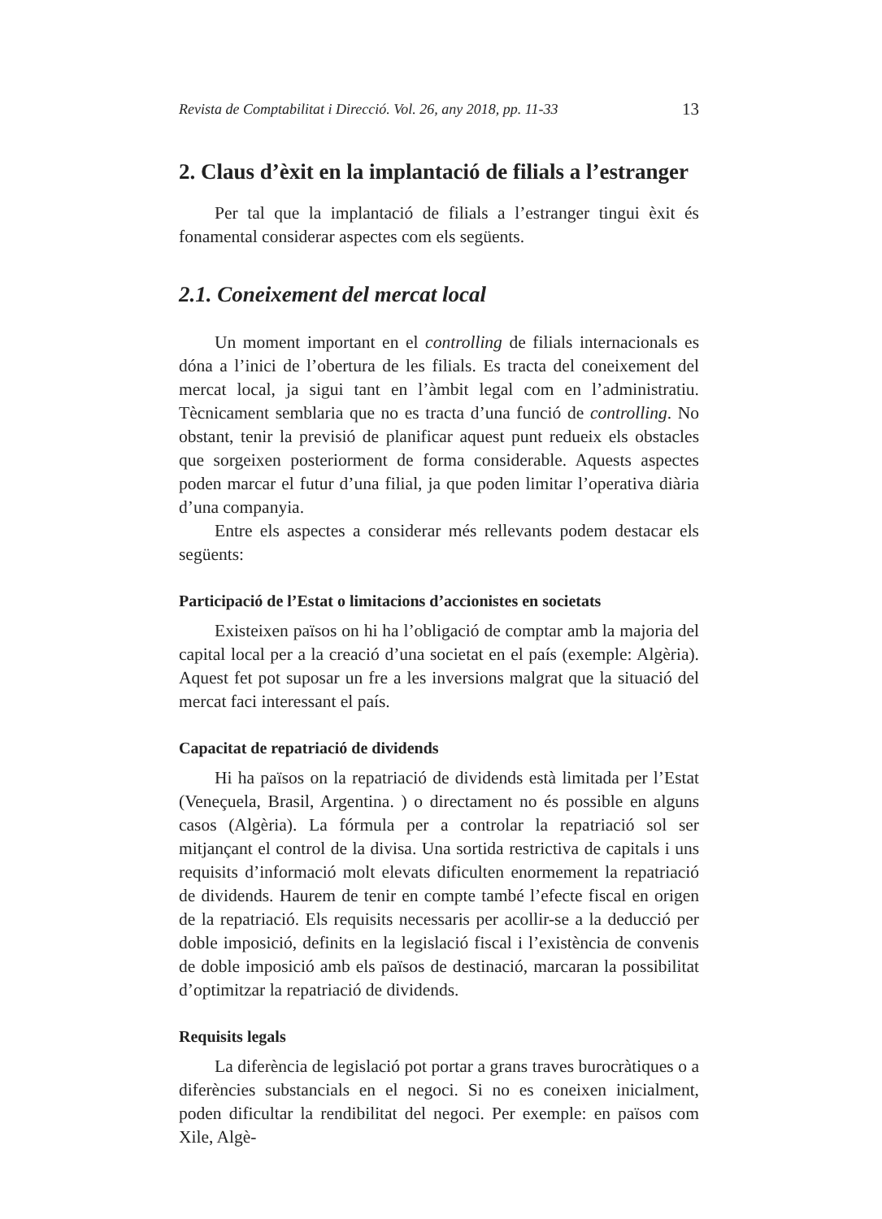Revista de Comptabilitat i Direcció. Vol. 26, any 2018, pp. 11-33 13
2. Claus d’èxit en la implantació de filials a l’estranger
Per tal que la implantació de filials a l’estranger tingui èxit és fonamental considerar aspectes com els següents.
2.1. Coneixement del mercat local
Un moment important en el controlling de filials internacionals es dóna a l’inici de l’obertura de les filials. Es tracta del coneixement del mercat local, ja sigui tant en l’àmbit legal com en l’administratiu. Tècnicament semblaria que no es tracta d’una funció de controlling. No obstant, tenir la previsió de planificar aquest punt redueix els obstacles que sorgeixen posteriorment de forma considerable. Aquests aspectes poden marcar el futur d’una filial, ja que poden limitar l’operativa diària d’una companyia.
Entre els aspectes a considerar més rellevants podem destacar els següents:
Participació de l’Estat o limitacions d’accionistes en societats
Existeixen països on hi ha l’obligació de comptar amb la majoria del capital local per a la creació d’una societat en el país (exemple: Algèria). Aquest fet pot suposar un fre a les inversions malgrat que la situació del mercat faci interessant el país.
Capacitat de repatriació de dividends
Hi ha països on la repatriació de dividends està limitada per l’Estat (Veneçuela, Brasil, Argentina. ) o directament no és possible en alguns casos (Algèria). La fórmula per a controlar la repatriació sol ser mitjançant el control de la divisa. Una sortida restrictiva de capitals i uns requisits d’informació molt elevats dificulten enormement la repatriació de dividends. Haurem de tenir en compte també l’efecte fiscal en origen de la repatriació. Els requisits necessaris per acollir-se a la deducció per doble imposició, definits en la legislació fiscal i l’existència de convenis de doble imposició amb els països de destinació, marcaran la possibilitat d’optimitzar la repatriació de dividends.
Requisits legals
La diferència de legislació pot portar a grans traves burocràtiques o a diferències substancials en el negoci. Si no es coneixen inicialment, poden dificultar la rendibilitat del negoci. Per exemple: en països com Xile, Algè-